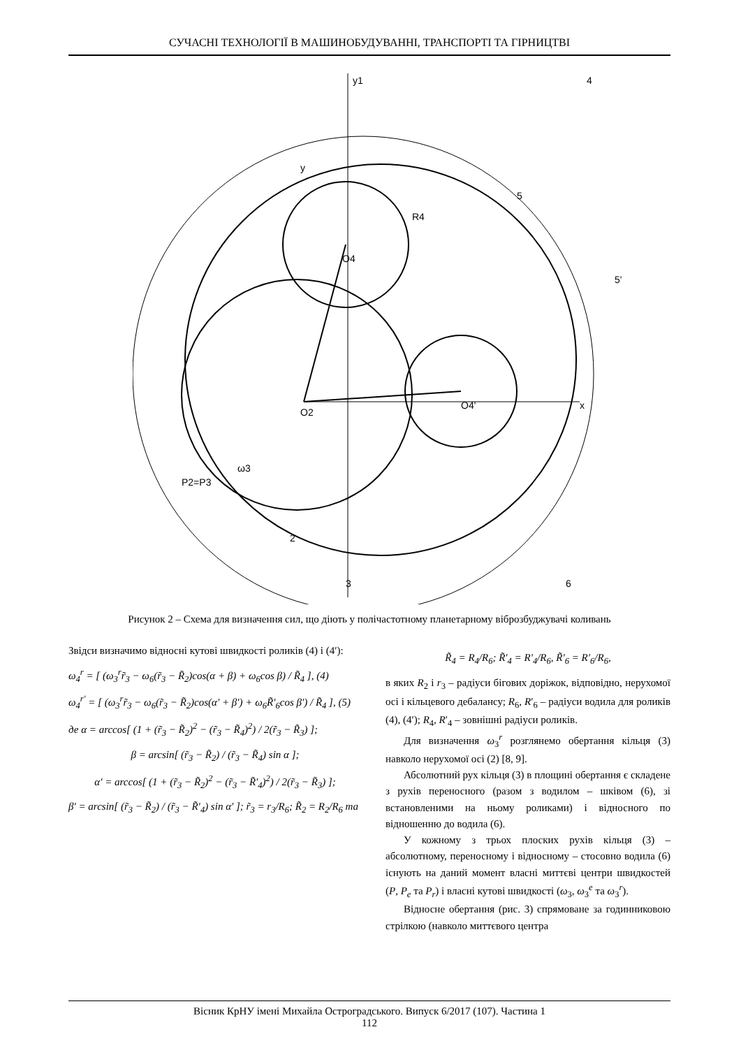СУЧАСНІ ТЕХНОЛОГІЇ В МАШИНОБУДУВАННІ, ТРАНСПОРТІ ТА ГІРНИЦТВІ
y1
y
x
O4
O2
O4'
2
3
6
4
5
5'
P2=P3
ω3
R4
Рисунок 2 – Схема для визначення сил, що діють у полічастотному планетарному віброзбуджувачі коливань
Звідси визначимо відносні кутові швидкості роликів (4) і (4′):
ω<sub>4</sub><sup>r</sup> = [ (ω<sub>3</sub><sup>r</sup>r̃<sub>3</sub> − ω<sub>6</sub>(r̃<sub>3</sub> − R̃<sub>2</sub>)cos(α + β) + ω<sub>6</sub>cos β) / R̃<sub>4</sub> ], (4)
ω<sub>4</sub><sup>r′</sup> = [ (ω<sub>3</sub><sup>r</sup>r̃<sub>3</sub> − ω<sub>6</sub>(r̃<sub>3</sub> − R̃<sub>2</sub>)cos(α′ + β′) + ω<sub>6</sub>R̃′<sub>6</sub>cos β′) / R̃<sub>4</sub> ], (5)
де α = arccos[ (1 + (r̃<sub>3</sub> − R̃<sub>2</sub>)<sup>2</sup> − (r̃<sub>3</sub> − R̃<sub>4</sub>)<sup>2</sup>) / 2(r̃<sub>3</sub> − R̃<sub>3</sub>) ];
β = arcsin[ (r̃<sub>3</sub> − R̃<sub>2</sub>) / (r̃<sub>3</sub> − R̃<sub>4</sub>) sin α ];
α′ = arccos[ (1 + (r̃<sub>3</sub> − R̃<sub>2</sub>)<sup>2</sup> − (r̃<sub>3</sub> − R̃′<sub>4</sub>)<sup>2</sup>) / 2(r̃<sub>3</sub> − R̃<sub>3</sub>) ];
β′ = arcsin[ (r̃<sub>3</sub> − R̃<sub>2</sub>) / (r̃<sub>3</sub> − R̃′<sub>4</sub>) sin α′ ]; r̃<sub>3</sub> = r<sub>3</sub>/R<sub>6</sub>; R̃<sub>2</sub> = R<sub>2</sub>/R<sub>6</sub> та
R̃<sub>4</sub> = R<sub>4</sub>/R<sub>6</sub>; R̃′<sub>4</sub> = R′<sub>4</sub>/R<sub>6</sub>, R̃′<sub>6</sub> = R′<sub>6</sub>/R<sub>6</sub>,
в яких R<sub>2</sub> і r<sub>3</sub> – радіуси бігових доріжок, відповідно, нерухомої осі і кільцевого дебалансу; R<sub>6</sub>, R′<sub>6</sub> – радіуси водила для роликів (4), (4′); R<sub>4</sub>, R′<sub>4</sub> – зовнішні радіуси роликів.
Для визначення ω<sub>3</sub><sup>r</sup> розглянемо обертання кільця (3) навколо нерухомої осі (2) [8, 9].
Абсолютний рух кільця (3) в площині обертання є складене з рухів переносного (разом з водилом – шківом (6), зі встановленими на ньому роликами) і відносного по відношенню до водила (6).
У кожному з трьох плоских рухів кільця (3) – абсолютному, переносному і відносному – стосовно водила (6) існують на даний момент власні миттєві центри швидкостей (P, P<sub>e</sub> та P<sub>r</sub>) і власні кутові швидкості (ω<sub>3</sub>, ω<sub>3</sub><sup>e</sup> та ω<sub>3</sub><sup>r</sup>).
Відносне обертання (рис. 3) спрямоване за годинниковою стрілкою (навколо миттєвого центра
Вісник КрНУ імені Михайла Остроградського. Випуск 6/2017 (107). Частина 1
112